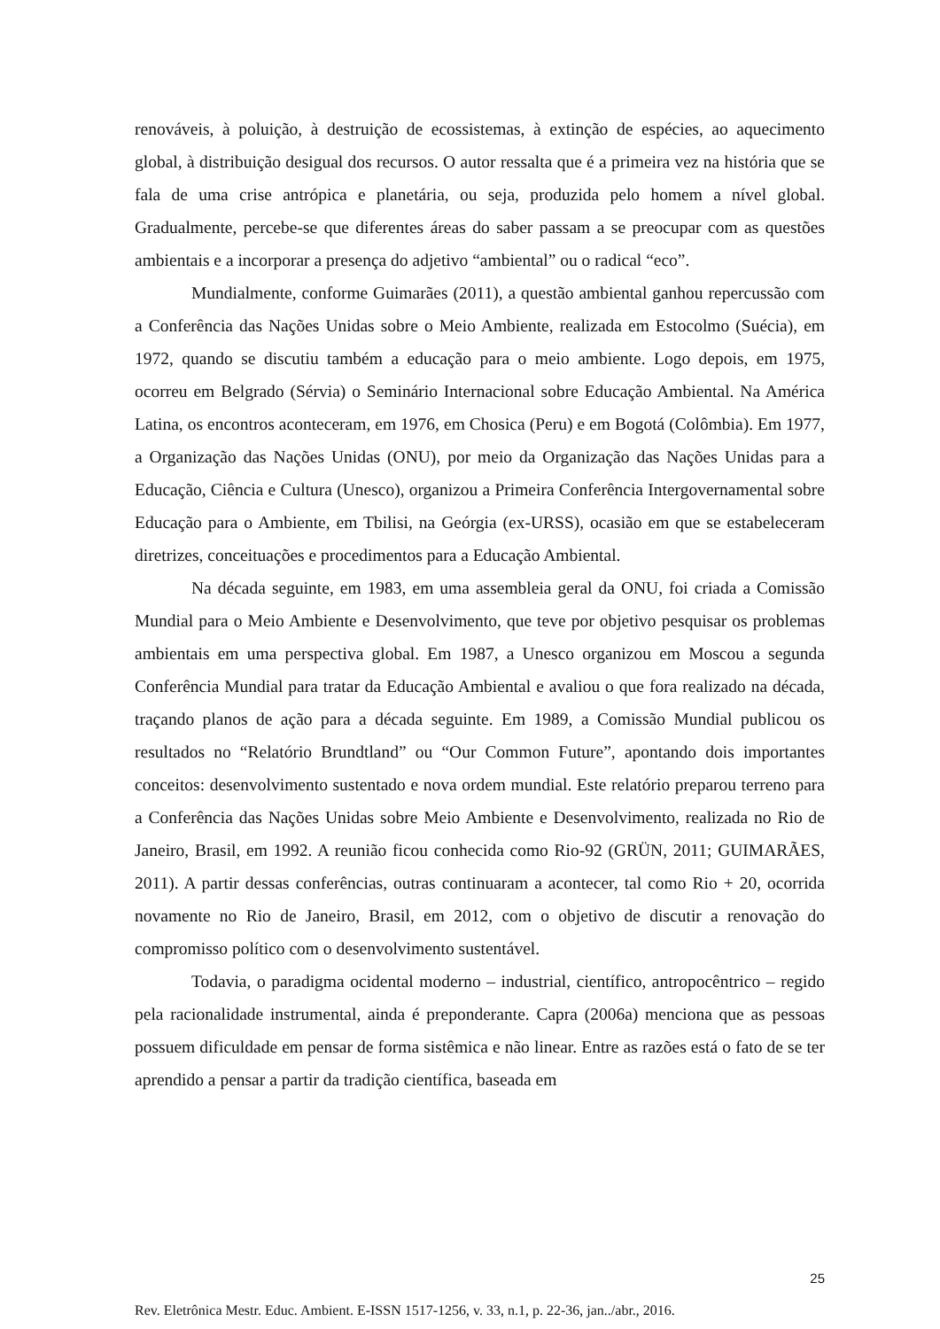renováveis, à poluição, à destruição de ecossistemas, à extinção de espécies, ao aquecimento global, à distribuição desigual dos recursos. O autor ressalta que é a primeira vez na história que se fala de uma crise antrópica e planetária, ou seja, produzida pelo homem a nível global. Gradualmente, percebe-se que diferentes áreas do saber passam a se preocupar com as questões ambientais e a incorporar a presença do adjetivo “ambiental” ou o radical “eco”.
Mundialmente, conforme Guimarães (2011), a questão ambiental ganhou repercussão com a Conferência das Nações Unidas sobre o Meio Ambiente, realizada em Estocolmo (Suécia), em 1972, quando se discutiu também a educação para o meio ambiente. Logo depois, em 1975, ocorreu em Belgrado (Sérvia) o Seminário Internacional sobre Educação Ambiental. Na América Latina, os encontros aconteceram, em 1976, em Chosica (Peru) e em Bogotá (Colômbia). Em 1977, a Organização das Nações Unidas (ONU), por meio da Organização das Nações Unidas para a Educação, Ciência e Cultura (Unesco), organizou a Primeira Conferência Intergovernamental sobre Educação para o Ambiente, em Tbilisi, na Geórgia (ex-URSS), ocasião em que se estabeleceram diretrizes, conceituações e procedimentos para a Educação Ambiental.
Na década seguinte, em 1983, em uma assembleia geral da ONU, foi criada a Comissão Mundial para o Meio Ambiente e Desenvolvimento, que teve por objetivo pesquisar os problemas ambientais em uma perspectiva global. Em 1987, a Unesco organizou em Moscou a segunda Conferência Mundial para tratar da Educação Ambiental e avaliou o que fora realizado na década, traçando planos de ação para a década seguinte. Em 1989, a Comissão Mundial publicou os resultados no “Relatório Brundtland” ou “Our Common Future”, apontando dois importantes conceitos: desenvolvimento sustentado e nova ordem mundial. Este relatório preparou terreno para a Conferência das Nações Unidas sobre Meio Ambiente e Desenvolvimento, realizada no Rio de Janeiro, Brasil, em 1992. A reunião ficou conhecida como Rio-92 (GRÜN, 2011; GUIMARÃES, 2011). A partir dessas conferências, outras continuaram a acontecer, tal como Rio + 20, ocorrida novamente no Rio de Janeiro, Brasil, em 2012, com o objetivo de discutir a renovação do compromisso político com o desenvolvimento sustentável.
Todavia, o paradigma ocidental moderno – industrial, científico, antropocêntrico – regido pela racionalidade instrumental, ainda é preponderante. Capra (2006a) menciona que as pessoas possuem dificuldade em pensar de forma sistêmica e não linear. Entre as razões está o fato de se ter aprendido a pensar a partir da tradição científica, baseada em
25
Rev. Eletrônica Mestr. Educ. Ambient. E-ISSN 1517-1256, v. 33, n.1, p. 22-36, jan../abr., 2016.